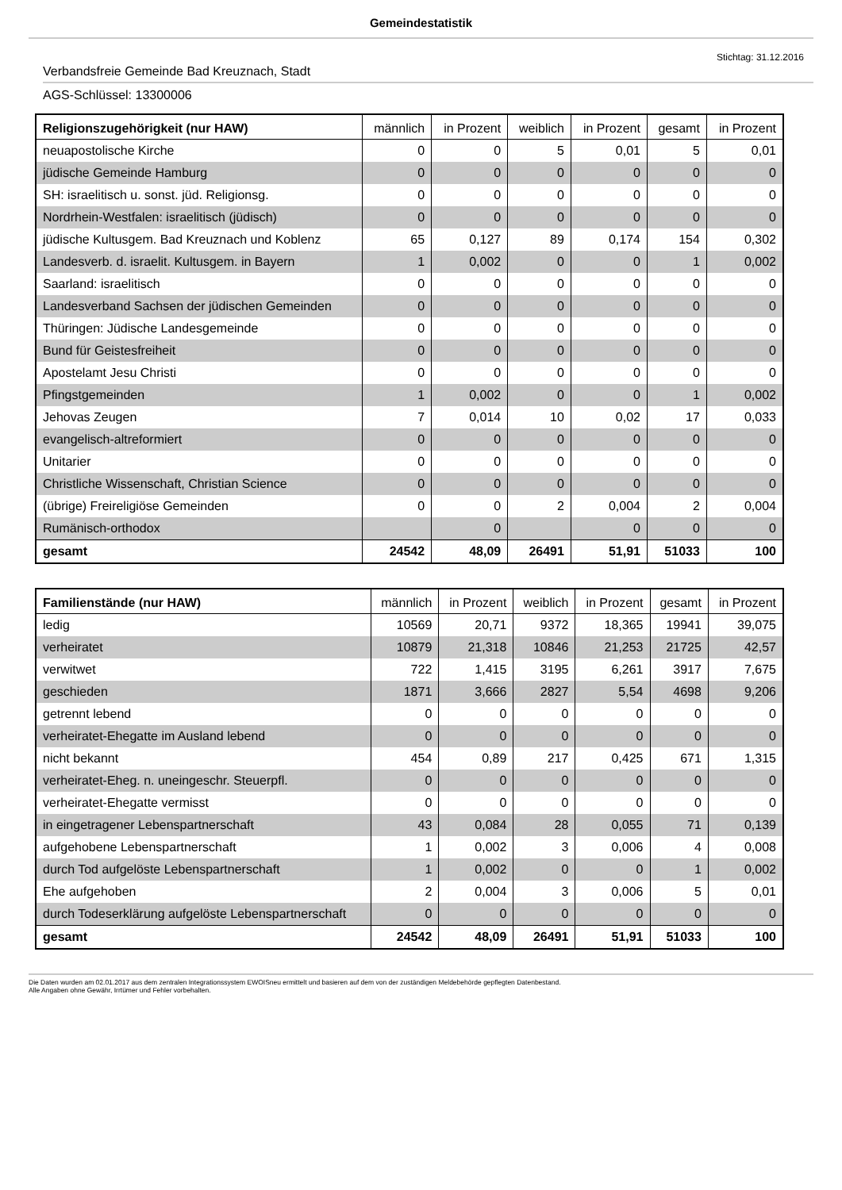Gemeindestatistik
Stichtag: 31.12.2016
Verbandsfreie Gemeinde Bad Kreuznach, Stadt
AGS-Schlüssel: 13300006
| Religionszugehörigkeit (nur HAW) | männlich | in Prozent | weiblich | in Prozent | gesamt | in Prozent |
| --- | --- | --- | --- | --- | --- | --- |
| neuapostolische Kirche | 0 | 0 | 5 | 0,01 | 5 | 0,01 |
| jüdische Gemeinde Hamburg | 0 | 0 | 0 | 0 | 0 | 0 |
| SH: israelitisch u. sonst. jüd. Religionsg. | 0 | 0 | 0 | 0 | 0 | 0 |
| Nordrhein-Westfalen: israelitisch (jüdisch) | 0 | 0 | 0 | 0 | 0 | 0 |
| jüdische Kultusgem. Bad Kreuznach und Koblenz | 65 | 0,127 | 89 | 0,174 | 154 | 0,302 |
| Landesverb. d. israelit. Kultusgem. in Bayern | 1 | 0,002 | 0 | 0 | 1 | 0,002 |
| Saarland: israelitisch | 0 | 0 | 0 | 0 | 0 | 0 |
| Landesverband Sachsen der jüdischen Gemeinden | 0 | 0 | 0 | 0 | 0 | 0 |
| Thüringen: Jüdische Landesgemeinde | 0 | 0 | 0 | 0 | 0 | 0 |
| Bund für Geistesfreiheit | 0 | 0 | 0 | 0 | 0 | 0 |
| Apostelamt Jesu Christi | 0 | 0 | 0 | 0 | 0 | 0 |
| Pfingstgemeinden | 1 | 0,002 | 0 | 0 | 1 | 0,002 |
| Jehovas Zeugen | 7 | 0,014 | 10 | 0,02 | 17 | 0,033 |
| evangelisch-altreformiert | 0 | 0 | 0 | 0 | 0 | 0 |
| Unitarier | 0 | 0 | 0 | 0 | 0 | 0 |
| Christliche Wissenschaft, Christian Science | 0 | 0 | 0 | 0 | 0 | 0 |
| (übrige) Freireligiöse Gemeinden | 0 | 0 | 2 | 0,004 | 2 | 0,004 |
| Rumänisch-orthodox | | 0 | | 0 | 0 | 0 |
| gesamt | 24542 | 48,09 | 26491 | 51,91 | 51033 | 100 |
| Familienstände (nur HAW) | männlich | in Prozent | weiblich | in Prozent | gesamt | in Prozent |
| --- | --- | --- | --- | --- | --- | --- |
| ledig | 10569 | 20,71 | 9372 | 18,365 | 19941 | 39,075 |
| verheiratet | 10879 | 21,318 | 10846 | 21,253 | 21725 | 42,57 |
| verwitwet | 722 | 1,415 | 3195 | 6,261 | 3917 | 7,675 |
| geschieden | 1871 | 3,666 | 2827 | 5,54 | 4698 | 9,206 |
| getrennt lebend | 0 | 0 | 0 | 0 | 0 | 0 |
| verheiratet-Ehegatte im Ausland lebend | 0 | 0 | 0 | 0 | 0 | 0 |
| nicht bekannt | 454 | 0,89 | 217 | 0,425 | 671 | 1,315 |
| verheiratet-Eheg. n. uneingeschr. Steuerpfl. | 0 | 0 | 0 | 0 | 0 | 0 |
| verheiratet-Ehegatte vermisst | 0 | 0 | 0 | 0 | 0 | 0 |
| in eingetragener Lebenspartnerschaft | 43 | 0,084 | 28 | 0,055 | 71 | 0,139 |
| aufgehobene Lebenspartnerschaft | 1 | 0,002 | 3 | 0,006 | 4 | 0,008 |
| durch Tod aufgelöste Lebenspartnerschaft | 1 | 0,002 | 0 | 0 | 1 | 0,002 |
| Ehe aufgehoben | 2 | 0,004 | 3 | 0,006 | 5 | 0,01 |
| durch Todeserklärung aufgelöste Lebenspartnerschaft | 0 | 0 | 0 | 0 | 0 | 0 |
| gesamt | 24542 | 48,09 | 26491 | 51,91 | 51033 | 100 |
Die Daten wurden am 02.01.2017 aus dem zentralen Integrationssystem EWOISneu ermittelt und basieren auf dem von der zuständigen Meldebehörde gepflegten Datenbestand.
Alle Angaben ohne Gewähr, Irrtümer und Fehler vorbehalten.